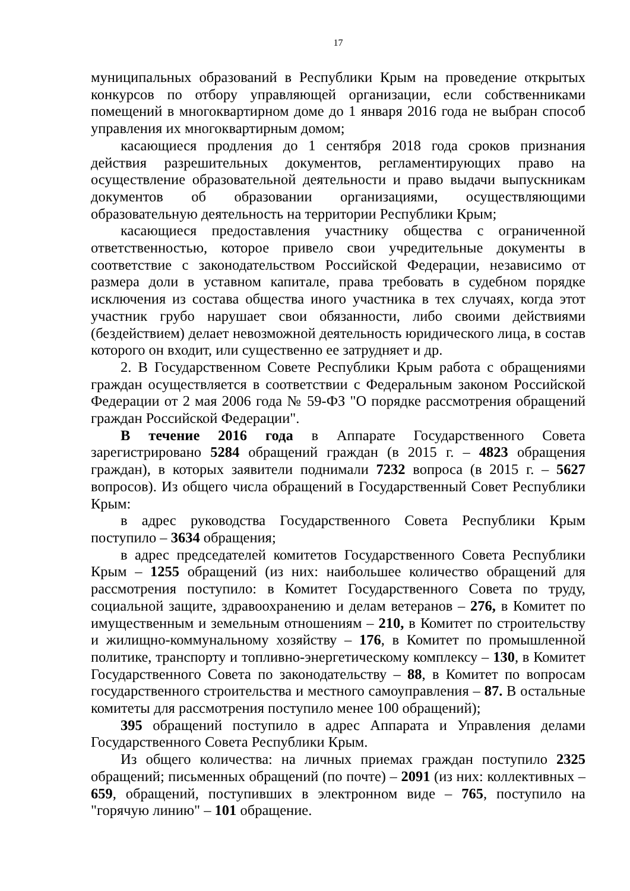17
муниципальных образований в Республики Крым на проведение открытых конкурсов по отбору управляющей организации, если собственниками помещений в многоквартирном доме до 1 января 2016 года не выбран способ управления их многоквартирным домом;
касающиеся продления до 1 сентября 2018 года сроков признания действия разрешительных документов, регламентирующих право на осуществление образовательной деятельности и право выдачи выпускникам документов об образовании организациями, осуществляющими образовательную деятельность на территории Республики Крым;
касающиеся предоставления участнику общества с ограниченной ответственностью, которое привело свои учредительные документы в соответствие с законодательством Российской Федерации, независимо от размера доли в уставном капитале, права требовать в судебном порядке исключения из состава общества иного участника в тех случаях, когда этот участник грубо нарушает свои обязанности, либо своими действиями (бездействием) делает невозможной деятельность юридического лица, в состав которого он входит, или существенно ее затрудняет и др.
2. В Государственном Совете Республики Крым работа с обращениями граждан осуществляется в соответствии с Федеральным законом Российской Федерации от 2 мая 2006 года № 59-ФЗ "О порядке рассмотрения обращений граждан Российской Федерации".
В течение 2016 года в Аппарате Государственного Совета зарегистрировано 5284 обращений граждан (в 2015 г. – 4823 обращения граждан), в которых заявители поднимали 7232 вопроса (в 2015 г. – 5627 вопросов). Из общего числа обращений в Государственный Совет Республики Крым:
в адрес руководства Государственного Совета Республики Крым поступило – 3634 обращения;
в адрес председателей комитетов Государственного Совета Республики Крым – 1255 обращений (из них: наибольшее количество обращений для рассмотрения поступило: в Комитет Государственного Совета по труду, социальной защите, здравоохранению и делам ветеранов – 276, в Комитет по имущественным и земельным отношениям – 210, в Комитет по строительству и жилищно-коммунальному хозяйству – 176, в Комитет по промышленной политике, транспорту и топливно-энергетическому комплексу – 130, в Комитет Государственного Совета по законодательству – 88, в Комитет по вопросам государственного строительства и местного самоуправления – 87. В остальные комитеты для рассмотрения поступило менее 100 обращений);
395 обращений поступило в адрес Аппарата и Управления делами Государственного Совета Республики Крым.
Из общего количества: на личных приемах граждан поступило 2325 обращений; письменных обращений (по почте) – 2091 (из них: коллективных – 659, обращений, поступивших в электронном виде – 765, поступило на "горячую линию" – 101 обращение.